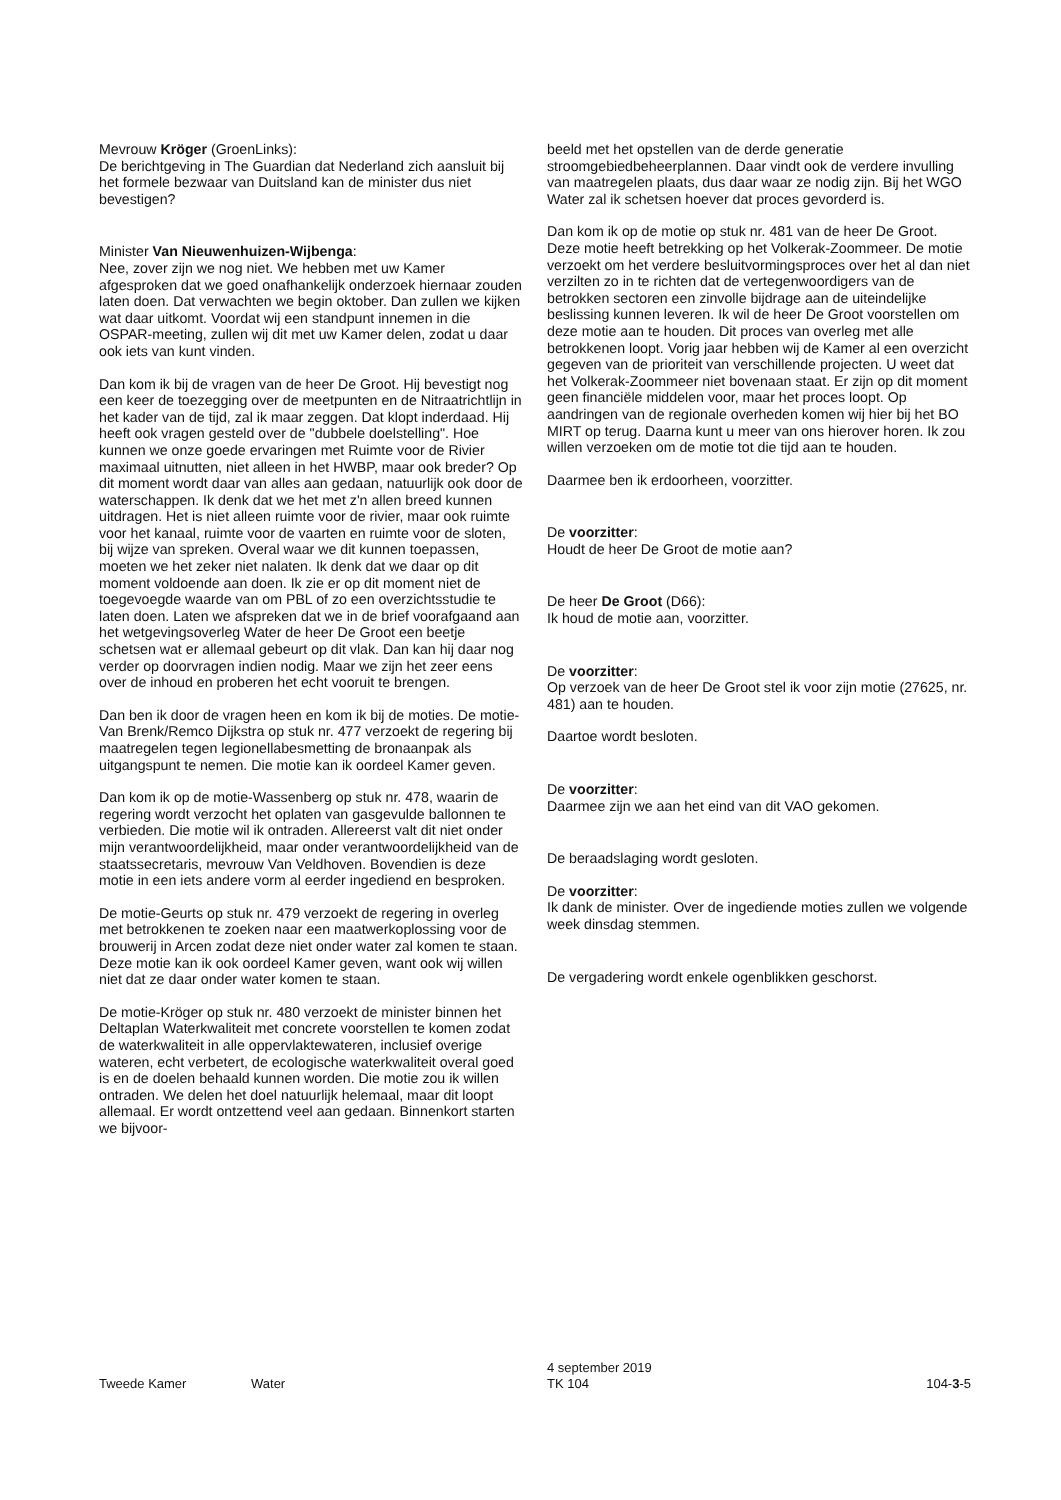Mevrouw Kröger (GroenLinks):
De berichtgeving in The Guardian dat Nederland zich aansluit bij het formele bezwaar van Duitsland kan de minister dus niet bevestigen?
Minister Van Nieuwenhuizen-Wijbenga:
Nee, zover zijn we nog niet. We hebben met uw Kamer afgesproken dat we goed onafhankelijk onderzoek hiernaar zouden laten doen. Dat verwachten we begin oktober. Dan zullen we kijken wat daar uitkomt. Voordat wij een standpunt innemen in die OSPAR-meeting, zullen wij dit met uw Kamer delen, zodat u daar ook iets van kunt vinden.
Dan kom ik bij de vragen van de heer De Groot. Hij bevestigt nog een keer de toezegging over de meetpunten en de Nitraatrichtlijn in het kader van de tijd, zal ik maar zeggen. Dat klopt inderdaad. Hij heeft ook vragen gesteld over de "dubbele doelstelling". Hoe kunnen we onze goede ervaringen met Ruimte voor de Rivier maximaal uitnutten, niet alleen in het HWBP, maar ook breder? Op dit moment wordt daar van alles aan gedaan, natuurlijk ook door de waterschappen. Ik denk dat we het met z'n allen breed kunnen uitdragen. Het is niet alleen ruimte voor de rivier, maar ook ruimte voor het kanaal, ruimte voor de vaarten en ruimte voor de sloten, bij wijze van spreken. Overal waar we dit kunnen toepassen, moeten we het zeker niet nalaten. Ik denk dat we daar op dit moment voldoende aan doen. Ik zie er op dit moment niet de toegevoegde waarde van om PBL of zo een overzichtsstudie te laten doen. Laten we afspreken dat we in de brief voorafgaand aan het wetgevingsoverleg Water de heer De Groot een beetje schetsen wat er allemaal gebeurt op dit vlak. Dan kan hij daar nog verder op doorvragen indien nodig. Maar we zijn het zeer eens over de inhoud en proberen het echt vooruit te brengen.
Dan ben ik door de vragen heen en kom ik bij de moties. De motie-Van Brenk/Remco Dijkstra op stuk nr. 477 verzoekt de regering bij maatregelen tegen legionellabesmetting de bronaanpak als uitgangspunt te nemen. Die motie kan ik oordeel Kamer geven.
Dan kom ik op de motie-Wassenberg op stuk nr. 478, waarin de regering wordt verzocht het oplaten van gasgevulde ballonnen te verbieden. Die motie wil ik ontraden. Allereerst valt dit niet onder mijn verantwoordelijkheid, maar onder verantwoordelijkheid van de staatssecretaris, mevrouw Van Veldhoven. Bovendien is deze motie in een iets andere vorm al eerder ingediend en besproken.
De motie-Geurts op stuk nr. 479 verzoekt de regering in overleg met betrokkenen te zoeken naar een maatwerkoplossing voor de brouwerij in Arcen zodat deze niet onder water zal komen te staan. Deze motie kan ik ook oordeel Kamer geven, want ook wij willen niet dat ze daar onder water komen te staan.
De motie-Kröger op stuk nr. 480 verzoekt de minister binnen het Deltaplan Waterkwaliteit met concrete voorstellen te komen zodat de waterkwaliteit in alle oppervlaktewateren, inclusief overige wateren, echt verbetert, de ecologische waterkwaliteit overal goed is en de doelen behaald kunnen worden. Die motie zou ik willen ontraden. We delen het doel natuurlijk helemaal, maar dit loopt allemaal. Er wordt ontzettend veel aan gedaan. Binnenkort starten we bijvoor-
beeld met het opstellen van de derde generatie stroomgebiedbeheerplannen. Daar vindt ook de verdere invulling van maatregelen plaats, dus daar waar ze nodig zijn. Bij het WGO Water zal ik schetsen hoever dat proces gevorderd is.
Dan kom ik op de motie op stuk nr. 481 van de heer De Groot. Deze motie heeft betrekking op het Volkerak-Zoommeer. De motie verzoekt om het verdere besluitvormingsproces over het al dan niet verzilten zo in te richten dat de vertegenwoordigers van de betrokken sectoren een zinvolle bijdrage aan de uiteindelijke beslissing kunnen leveren. Ik wil de heer De Groot voorstellen om deze motie aan te houden. Dit proces van overleg met alle betrokkenen loopt. Vorig jaar hebben wij de Kamer al een overzicht gegeven van de prioriteit van verschillende projecten. U weet dat het Volkerak-Zoommeer niet bovenaan staat. Er zijn op dit moment geen financiële middelen voor, maar het proces loopt. Op aandringen van de regionale overheden komen wij hier bij het BO MIRT op terug. Daarna kunt u meer van ons hierover horen. Ik zou willen verzoeken om de motie tot die tijd aan te houden.
Daarmee ben ik erdoorheen, voorzitter.
De voorzitter:
Houdt de heer De Groot de motie aan?
De heer De Groot (D66):
Ik houd de motie aan, voorzitter.
De voorzitter:
Op verzoek van de heer De Groot stel ik voor zijn motie (27625, nr. 481) aan te houden.
Daartoe wordt besloten.
De voorzitter:
Daarmee zijn we aan het eind van dit VAO gekomen.
De beraadslaging wordt gesloten.
De voorzitter:
Ik dank de minister. Over de ingediende moties zullen we volgende week dinsdag stemmen.
De vergadering wordt enkele ogenblikken geschorst.
Tweede Kamer Water
4 september 2019
TK 104
104-3-5